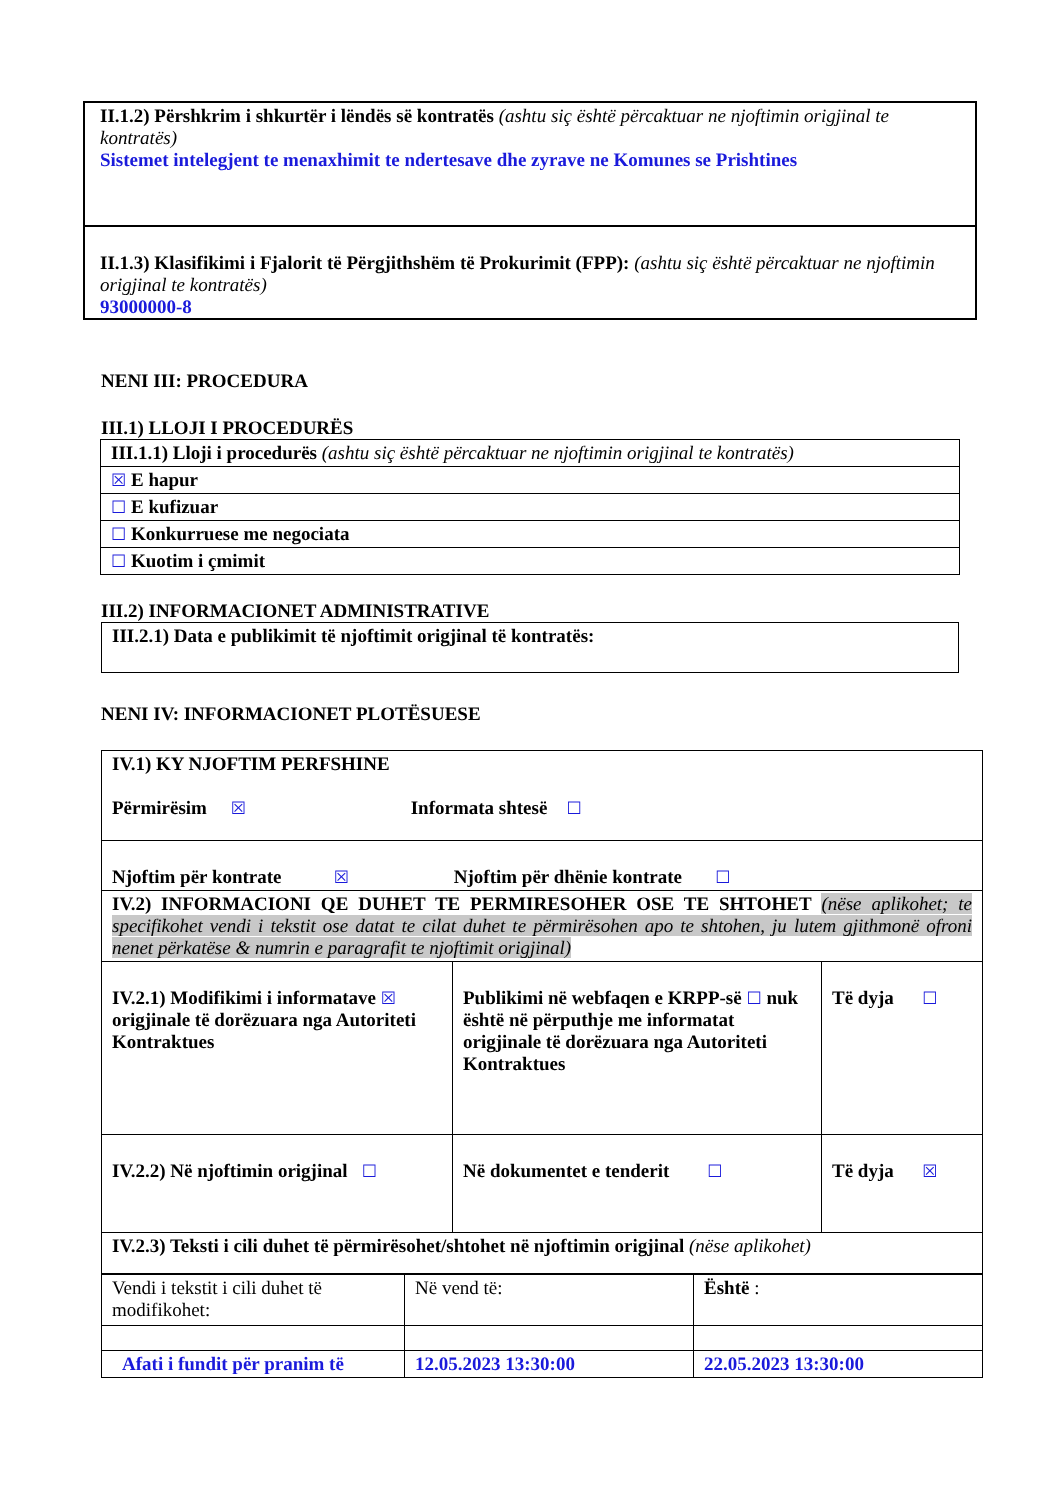| II.1.2) Përshkrim i shkurtër i lëndës së kontratës (ashtu siç është përcaktuar ne njoftimin origjinal te kontratës) Sistemet intelegjent te menaxhimit te ndertesave dhe zyrave ne Komunes se Prishtines |
| II.1.3) Klasifikimi i Fjalorit të Përgjithshëm të Prokurimit (FPP): (ashtu siç është përcaktuar ne njoftimin origjinal te kontratës) 93000000-8 |
NENI III: PROCEDURA
III.1) LLOJI I PROCEDURËS
| III.1.1) Lloji i procedurës (ashtu siç është përcaktuar ne njoftimin origjinal te kontratës) |
| ☒ E hapur |
| ☐ E kufizuar |
| ☐ Konkurruese me negociata |
| ☐ Kuotim i çmimit |
III.2) INFORMACIONET ADMINISTRATIVE
| III.2.1) Data e publikimit të njoftimit origjinal të kontratës: |
NENI IV: INFORMACIONET PLOTËSUESE
| IV.1) KY NJOFTIM PERFSHINE Përmirësim ☒ Informata shtesë ☐ | | |
| Njoftim për kontrate ☒ Njoftim për dhënie kontrate ☐ | | |
| IV.2) INFORMACIONI QE DUHET TE PERMIRESOHER OSE TE SHTOHET (nëse aplikohet; te specifikohet vendi i tekstit ose datat te cilat duhet te përmirësohen apo te shtohen, ju lutem gjithmonë ofroni nenet përkatëse & numrin e paragrafit te njoftimit origjinal) | | |
| IV.2.1) Modifikimi i informatave ☒ origjinale të dorëzuara nga Autoriteti Kontraktues | Publikimi në webfaqen e KRPP-së ☐ nuk është në përputhje me informatat origjinale të dorëzuara nga Autoriteti Kontraktues | Të dyja ☐ |
| IV.2.2) Në njoftimin origjinal ☐ | Në dokumentet e tenderit ☐ | Të dyja ☒ |
| IV.2.3) Teksti i cili duhet të përmirësohet/shtohet në njoftimin origjinal (nëse aplikohet) | | |
| Vendi i tekstit i cili duhet të modifikohet: | Në vend të: | Është : |
| Afati i fundit për pranim të | 12.05.2023 13:30:00 | 22.05.2023 13:30:00 |